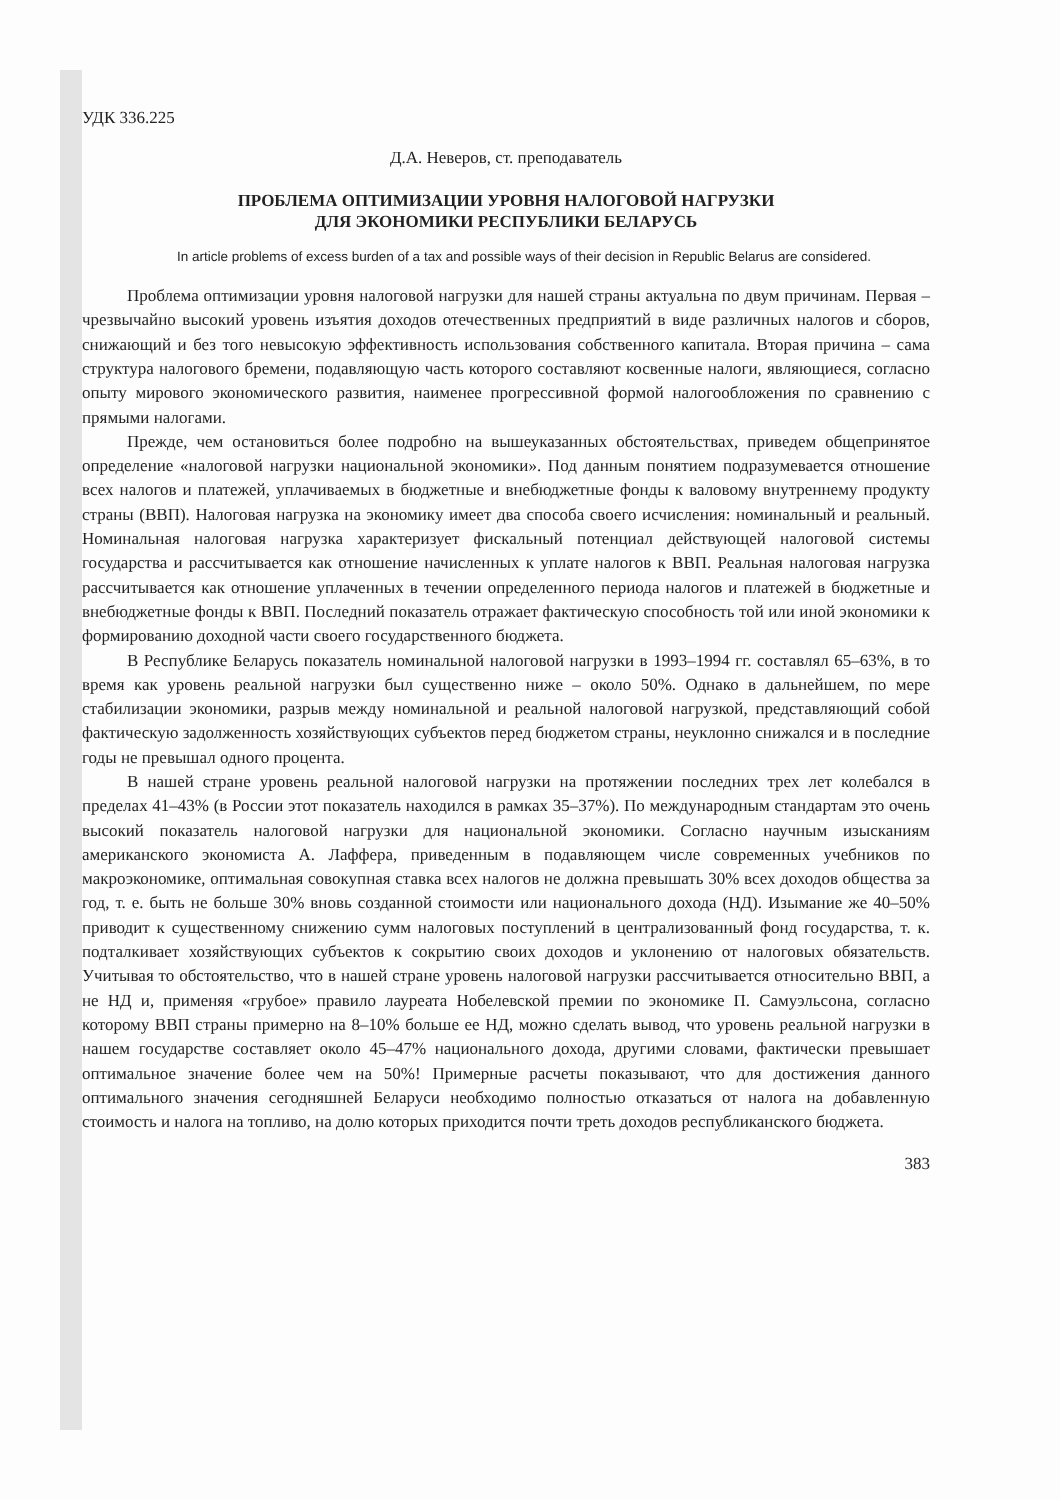УДК 336.225
Д.А. Неверов, ст. преподаватель
ПРОБЛЕМА ОПТИМИЗАЦИИ УРОВНЯ НАЛОГОВОЙ НАГРУЗКИ
ДЛЯ ЭКОНОМИКИ РЕСПУБЛИКИ БЕЛАРУСЬ
In article problems of excess burden of a tax and possible ways of their decision in Republic Belarus are considered.
Проблема оптимизации уровня налоговой нагрузки для нашей страны актуальна по двум причинам. Первая – чрезвычайно высокий уровень изъятия доходов отечественных предприятий в виде различных налогов и сборов, снижающий и без того невысокую эффективность использования собственного капитала. Вторая причина – сама структура налогового бремени, подавляющую часть которого составляют косвенные налоги, являющиеся, согласно опыту мирового экономического развития, наименее прогрессивной формой налогообложения по сравнению с прямыми налогами.
Прежде, чем остановиться более подробно на вышеуказанных обстоятельствах, приведем общепринятое определение «налоговой нагрузки национальной экономики». Под данным понятием подразумевается отношение всех налогов и платежей, уплачиваемых в бюджетные и внебюджетные фонды к валовому внутреннему продукту страны (ВВП). Налоговая нагрузка на экономику имеет два способа своего исчисления: номинальный и реальный. Номинальная налоговая нагрузка характеризует фискальный потенциал действующей налоговой системы государства и рассчитывается как отношение начисленных к уплате налогов к ВВП. Реальная налоговая нагрузка рассчитывается как отношение уплаченных в течении определенного периода налогов и платежей в бюджетные и внебюджетные фонды к ВВП. Последний показатель отражает фактическую способность той или иной экономики к формированию доходной части своего государственного бюджета.
В Республике Беларусь показатель номинальной налоговой нагрузки в 1993–1994 гг. составлял 65–63%, в то время как уровень реальной нагрузки был существенно ниже – около 50%. Однако в дальнейшем, по мере стабилизации экономики, разрыв между номинальной и реальной налоговой нагрузкой, представляющий собой фактическую задолженность хозяйствующих субъектов перед бюджетом страны, неуклонно снижался и в последние годы не превышал одного процента.
В нашей стране уровень реальной налоговой нагрузки на протяжении последних трех лет колебался в пределах 41–43% (в России этот показатель находился в рамках 35–37%). По международным стандартам это очень высокий показатель налоговой нагрузки для национальной экономики. Согласно научным изысканиям американского экономиста А. Лаффера, приведенным в подавляющем числе современных учебников по макроэкономике, оптимальная совокупная ставка всех налогов не должна превышать 30% всех доходов общества за год, т. е. быть не больше 30% вновь созданной стоимости или национального дохода (НД). Изымание же 40–50% приводит к существенному снижению сумм налоговых поступлений в централизованный фонд государства, т. к. подталкивает хозяйствующих субъектов к сокрытию своих доходов и уклонению от налоговых обязательств. Учитывая то обстоятельство, что в нашей стране уровень налоговой нагрузки рассчитывается относительно ВВП, а не НД и, применяя «грубое» правило лауреата Нобелевской премии по экономике П. Самуэльсона, согласно которому ВВП страны примерно на 8–10% больше ее НД, можно сделать вывод, что уровень реальной нагрузки в нашем государстве составляет около 45–47% национального дохода, другими словами, фактически превышает оптимальное значение более чем на 50%! Примерные расчеты показывают, что для достижения данного оптимального значения сегодняшней Беларуси необходимо полностью отказаться от налога на добавленную стоимость и налога на топливо, на долю которых приходится почти треть доходов республиканского бюджета.
383